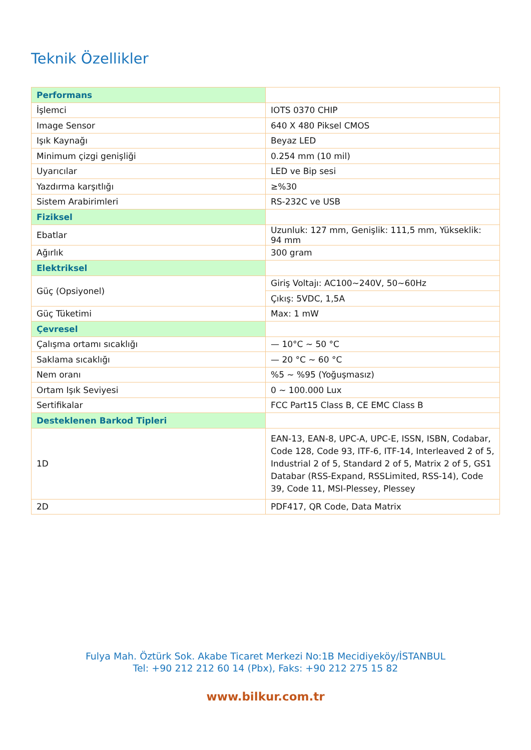Teknik Özellikler
| Performans | |
| İşlemci | IOTS 0370 CHIP |
| Image Sensor | 640 X 480 Piksel CMOS |
| Işık Kaynağı | Beyaz LED |
| Minimum çizgi genişliği | 0.254 mm (10 mil) |
| Uyarıcılar | LED ve Bip sesi |
| Yazdırma karşıtlığı | ≥%30 |
| Sistem Arabirimleri | RS-232C ve USB |
| Fiziksel | |
| Ebatlar | Uzunluk: 127 mm, Genişlik: 111,5 mm, Yükseklik: 94 mm |
| Ağırlık | 300 gram |
| Elektriksel | |
| Güç (Opsiyonel) | Giriş Voltajı: AC100~240V, 50~60Hz |
| | Çıkış: 5VDC, 1,5A |
| Güç Tüketimi | Max: 1 mW |
| Çevresel | |
| Çalışma ortamı sıcaklığı | — 10°C ~ 50 °C |
| Saklama sıcaklığı | — 20 °C ~ 60 °C |
| Nem oranı | %5 ~ %95 (Yoğuşmasız) |
| Ortam Işık Seviyesi | 0 ~ 100.000 Lux |
| Sertifikalar | FCC Part15 Class B, CE EMC Class B |
| Desteklenen Barkod Tipleri | |
| 1D | EAN-13, EAN-8, UPC-A, UPC-E, ISSN, ISBN, Codabar, Code 128, Code 93, ITF-6, ITF-14, Interleaved 2 of 5, Industrial 2 of 5, Standard 2 of 5, Matrix 2 of 5, GS1 Databar (RSS-Expand, RSSLimited, RSS-14), Code 39, Code 11, MSI-Plessey, Plessey |
| 2D | PDF417, QR Code, Data Matrix |
Fulya Mah. Öztürk Sok. Akabe Ticaret Merkezi No:1B Mecidiyeköy/İSTANBUL
Tel: +90 212 212 60 14 (Pbx), Faks: +90 212 275 15 82
www.bilkur.com.tr